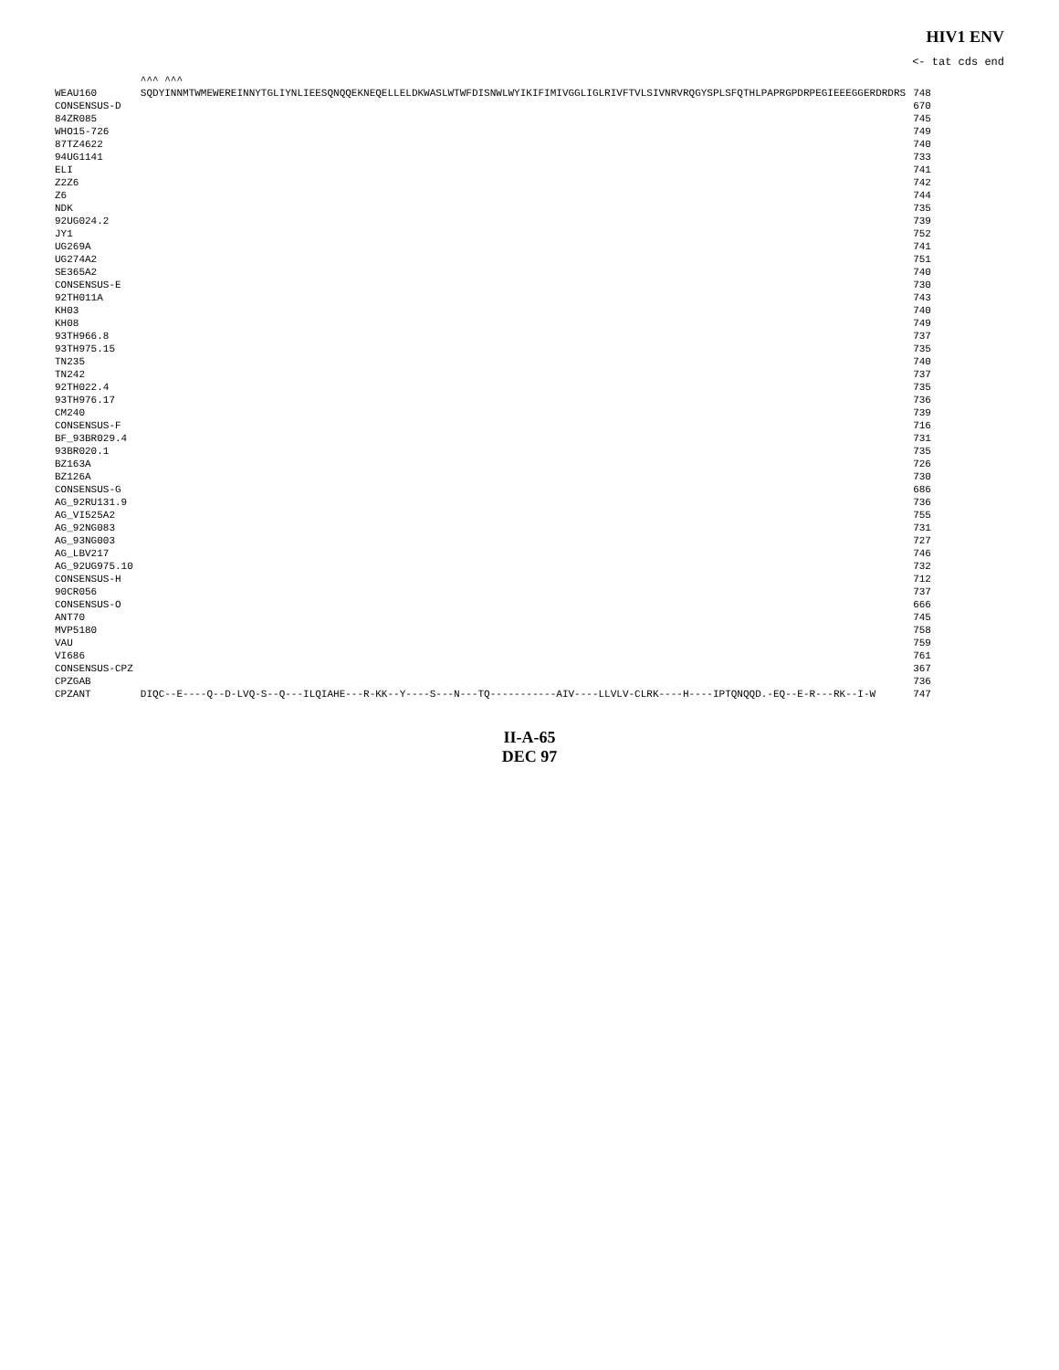HIV1 ENV
<- tat cds end
| | ^^^ ^^^ | |
| WEAU160 | SQDYINNMTWMEWEREINNYTGLIYNLIEESQNQQEKNEQELLELDKWASLWTWFDISNWLWYIKIFIMIVGGLIGLRIVFTVLSIVNRVRQGYSPLSFQTHLPAPRGPDRPEGIEEEGGERDRDRS | 748 |
| CONSENSUS-D | | 670 |
| 84ZR085 | | 745 |
| WHO15-726 | | 749 |
| 87TZ4622 | | 740 |
| 94UG1141 | | 733 |
| ELI | | 741 |
| Z2Z6 | | 742 |
| Z6 | | 744 |
| NDK | | 735 |
| 92UG024.2 | | 739 |
| JY1 | | 752 |
| UG269A | | 741 |
| UG274A2 | | 751 |
| SE365A2 | | 740 |
| CONSENSUS-E | | 730 |
| 92TH011A | | 743 |
| KH03 | | 740 |
| KH08 | | 749 |
| 93TH966.8 | | 737 |
| 93TH975.15 | | 735 |
| TN235 | | 740 |
| TN242 | | 737 |
| 92TH022.4 | | 735 |
| 93TH976.17 | | 736 |
| CM240 | | 739 |
| CONSENSUS-F | | 716 |
| BF_93BR029.4 | | 731 |
| 93BR020.1 | | 735 |
| BZ163A | | 726 |
| BZ126A | | 730 |
| CONSENSUS-G | | 686 |
| AG_92RU131.9 | | 736 |
| AG_VI525A2 | | 755 |
| AG_92NG083 | | 731 |
| AG_93NG003 | | 727 |
| AG_LBV217 | | 746 |
| AG_92UG975.10 | | 732 |
| CONSENSUS-H | | 712 |
| 90CR056 | | 737 |
| CONSENSUS-O | | 666 |
| ANT70 | | 745 |
| MVP5180 | | 758 |
| VAU | | 759 |
| VI686 | | 761 |
| CONSENSUS-CPZ | | 367 |
| CPZGAB | | 736 |
| CPZANT | DIQC--E----Q--D-LVQ-S--Q---ILQIAHE---R-KK--Y----S---N---TQ-----------AIV----LLVLV-CLRK----H----IPTQNQQD.-EQ--E-R---RK--I-W | 747 |
II-A-65
DEC 97